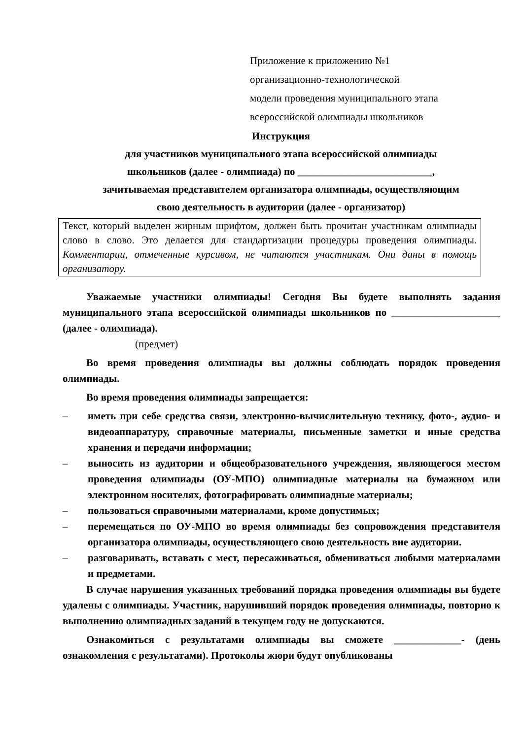Приложение к приложению №1
организационно-технологической
модели проведения муниципального этапа
всероссийской олимпиады школьников
Инструкция
для участников муниципального этапа всероссийской олимпиады
школьников (далее - олимпиада) по __________________________,
зачитываемая представителем организатора олимпиады, осуществляющим
свою деятельность в аудитории (далее - организатор)
Текст, который выделен жирным шрифтом, должен быть прочитан участникам олимпиады слово в слово. Это делается для стандартизации процедуры проведения олимпиады. Комментарии, отмеченные курсивом, не читаются участникам. Они даны в помощь организатору.
Уважаемые участники олимпиады! Сегодня Вы будете выполнять задания муниципального этапа всероссийской олимпиады школьников по _____________________ (далее - олимпиада).
(предмет)
Во время проведения олимпиады вы должны соблюдать порядок проведения олимпиады.
Во время проведения олимпиады запрещается:
– иметь при себе средства связи, электронно-вычислительную технику, фото-, аудио- и видеоаппаратуру, справочные материалы, письменные заметки и иные средства хранения и передачи информации;
– выносить из аудитории и общеобразовательного учреждения, являющегося местом проведения олимпиады (ОУ-МПО) олимпиадные материалы на бумажном или электронном носителях, фотографировать олимпиадные материалы;
– пользоваться справочными материалами, кроме допустимых;
– перемещаться по ОУ-МПО во время олимпиады без сопровождения представителя организатора олимпиады, осуществляющего свою деятельность вне аудитории.
– разговаривать, вставать с мест, пересаживаться, обмениваться любыми материалами и предметами.
В случае нарушения указанных требований порядка проведения олимпиады вы будете удалены с олимпиады. Участник, нарушивший порядок проведения олимпиады, повторно к выполнению олимпиадных заданий в текущем году не допускаются.
Ознакомиться с результатами олимпиады вы сможете _____________- (день ознакомления с результатами). Протоколы жюри будут опубликованы